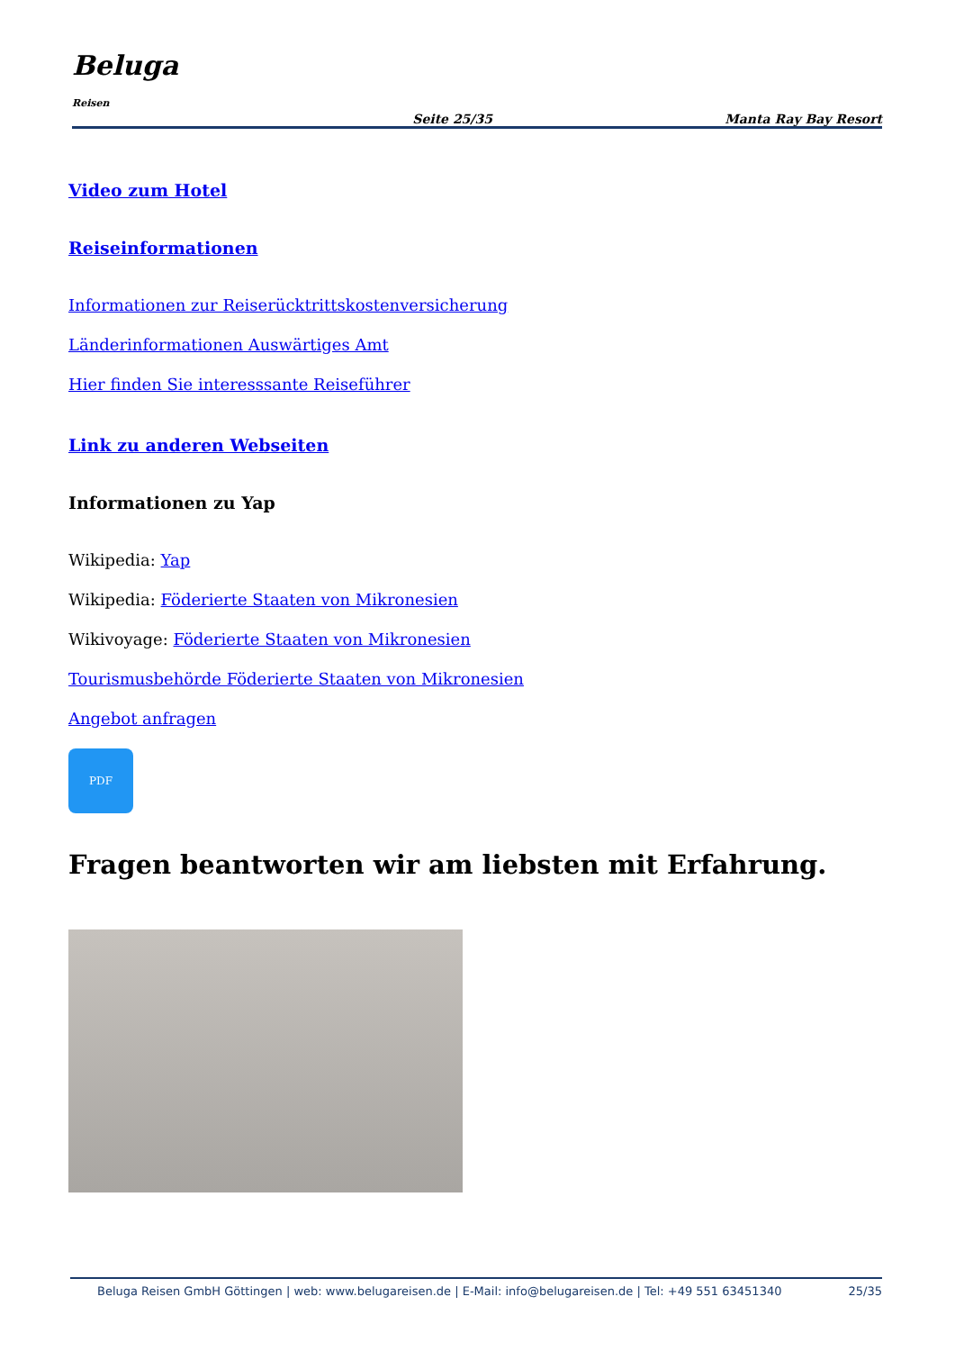Beluga
Reisen
Seite 25/35 Manta Ray Bay Resort
Video zum Hotel
Reiseinformationen
Informationen zur Reiserücktrittskostenversicherung
Länderinformationen Auswärtiges Amt
Hier finden Sie interesssante Reiseführer
Link zu anderen Webseiten
Informationen zu Yap
Wikipedia: Yap
Wikipedia: Föderierte Staaten von Mikronesien
Wikivoyage: Föderierte Staaten von Mikronesien
Tourismusbehörde Föderierte Staaten von Mikronesien
Angebot anfragen
PDF
Fragen beantworten wir am liebsten mit Erfahrung.
Beluga Reisen GmbH Göttingen | web: www.belugareisen.de | E-Mail: info@belugareisen.de | Tel: +49 551 63451340 25/35